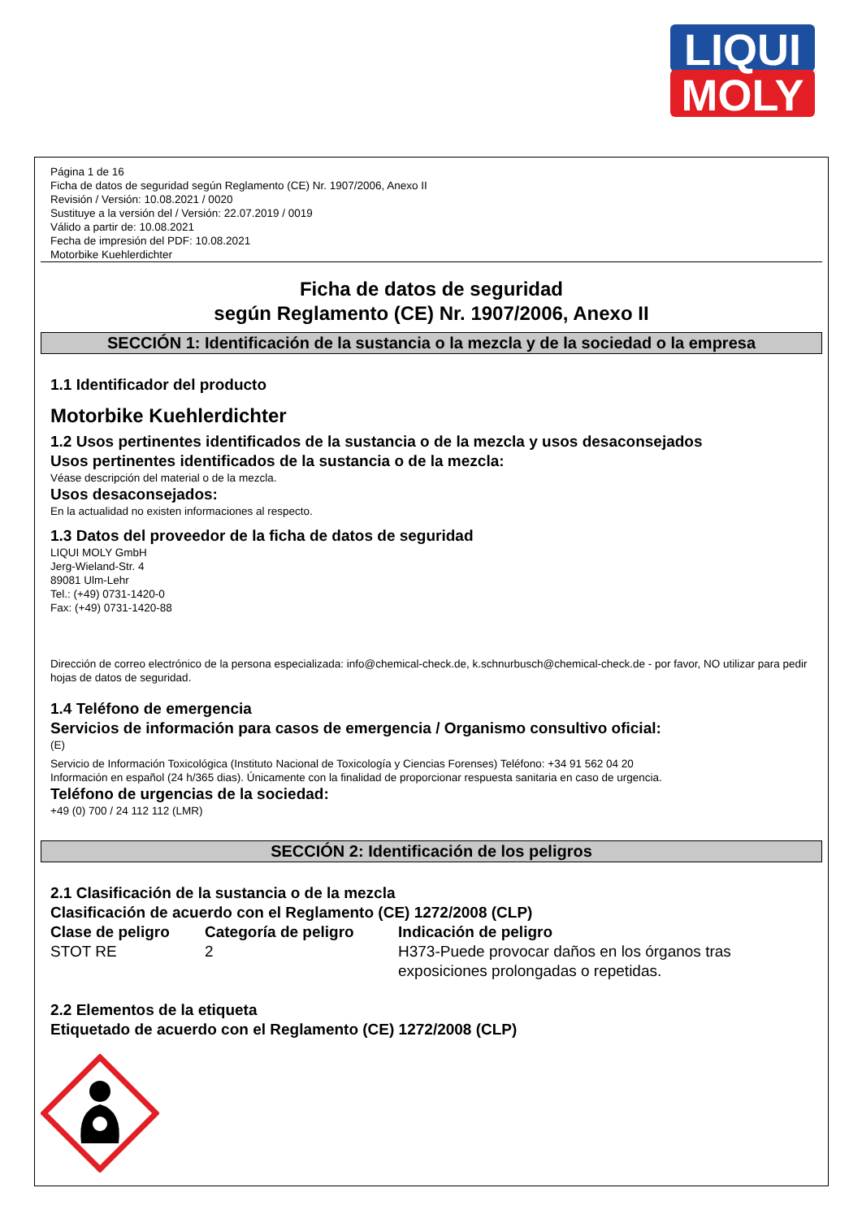LIQUI
MOLY
Página 1 de 16
Ficha de datos de seguridad según Reglamento (CE) Nr. 1907/2006, Anexo II
Revisión / Versión: 10.08.2021 / 0020
Sustituye a la versión del / Versión: 22.07.2019 / 0019
Válido a partir de: 10.08.2021
Fecha de impresión del PDF: 10.08.2021
Motorbike Kuehlerdichter
Ficha de datos de seguridad
según Reglamento (CE) Nr. 1907/2006, Anexo II
SECCIÓN 1: Identificación de la sustancia o la mezcla y de la sociedad o la empresa
1.1 Identificador del producto
Motorbike Kuehlerdichter
1.2 Usos pertinentes identificados de la sustancia o de la mezcla y usos desaconsejados
Usos pertinentes identificados de la sustancia o de la mezcla:
Véase descripción del material o de la mezcla.
Usos desaconsejados:
En la actualidad no existen informaciones al respecto.
1.3 Datos del proveedor de la ficha de datos de seguridad
LIQUI MOLY GmbH
Jerg-Wieland-Str. 4
89081 Ulm-Lehr
Tel.: (+49) 0731-1420-0
Fax: (+49) 0731-1420-88
Dirección de correo electrónico de la persona especializada: info@chemical-check.de, k.schnurbusch@chemical-check.de - por favor, NO utilizar para pedir hojas de datos de seguridad.
1.4 Teléfono de emergencia
Servicios de información para casos de emergencia / Organismo consultivo oficial:
(E)
Servicio de Información Toxicológica (Instituto Nacional de Toxicología y Ciencias Forenses) Teléfono: +34 91 562 04 20
Información en español (24 h/365 dias). Únicamente con la finalidad de proporcionar respuesta sanitaria en caso de urgencia.
Teléfono de urgencias de la sociedad:
+49 (0) 700 / 24 112 112 (LMR)
SECCIÓN 2: Identificación de los peligros
2.1 Clasificación de la sustancia o de la mezcla
Clasificación de acuerdo con el Reglamento (CE) 1272/2008 (CLP)
| Clase de peligro | Categoría de peligro | Indicación de peligro |
| --- | --- | --- |
| STOT RE | 2 | H373-Puede provocar daños en los órganos tras exposiciones prolongadas o repetidas. |
2.2 Elementos de la etiqueta
Etiquetado de acuerdo con el Reglamento (CE) 1272/2008 (CLP)